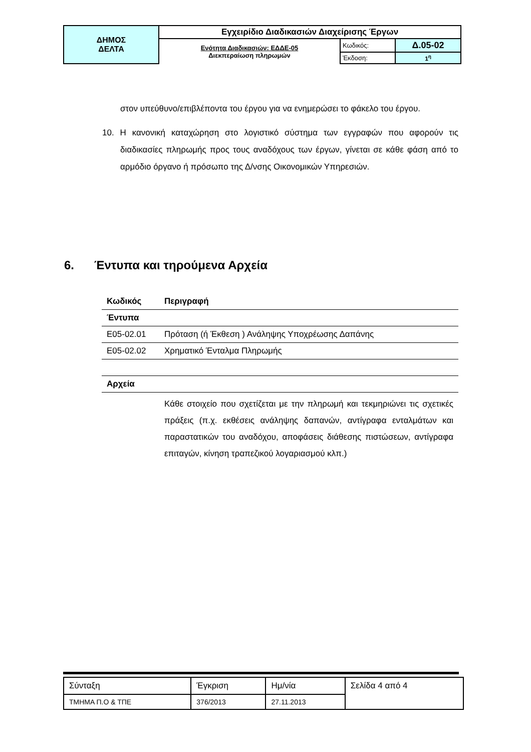| ΔΗΜΟΣ ΔΕΛΤΑ | Εγχειρίδιο Διαδικασιών Διαχείρισης Έργων | | |
| | Ενότητα Διαδικασιών: ΕΔΔΕ-05 Διεκπεραίωση πληρωμών | Κωδικός: | Δ.05-02 |
| | | Έκδοση: | 1<sup>η</sup> |
στον υπεύθυνο/επιβλέποντα του έργου για να ενημερώσει το φάκελο του έργου.
10. Η κανονική καταχώρηση στο λογιστικό σύστημα των εγγραφών που αφορούν τις διαδικασίες πληρωμής προς τους αναδόχους των έργων, γίνεται σε κάθε φάση από το αρμόδιο όργανο ή πρόσωπο της Δ/νσης Οικονομικών Υπηρεσιών.
6. Έντυπα και τηρούμενα Αρχεία
| Κωδικός | Περιγραφή |
| --- | --- |
| Έντυπα | |
| Ε05-02.01 | Πρόταση (ή Έκθεση ) Ανάληψης Υποχρέωσης Δαπάνης |
| Ε05-02.02 | Χρηματικό Ένταλμα Πληρωμής |
| Αρχεία | |
| | Κάθε στοιχείο που σχετίζεται με την πληρωμή και τεκμηριώνει τις σχετικές πράξεις (π.χ. εκθέσεις ανάληψης δαπανών, αντίγραφα ενταλμάτων και παραστατικών του αναδόχου, αποφάσεις διάθεσης πιστώσεων, αντίγραφα επιταγών, κίνηση τραπεζικού λογαριασμού κλπ.) |
| Σύνταξη | Έγκριση | Ημ/νία | Σελίδα 4 από 4 |
| ΤΜΗΜΑ Π.Ο & ΤΠΕ | 376/2013 | 27.11.2013 | |